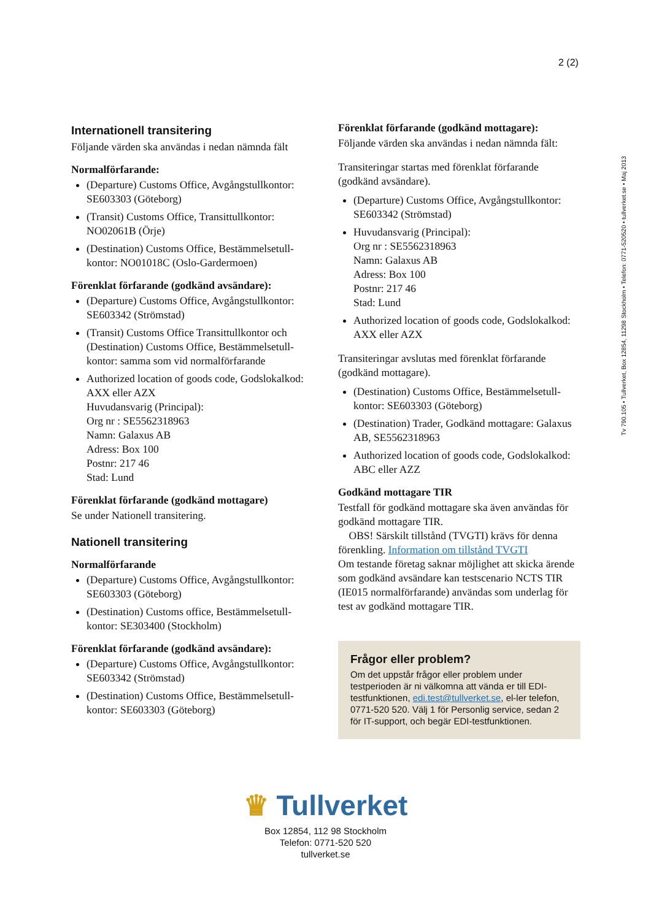2 (2)
Tv 790.105 • Tullverket, Box 12854, 11298 Stockholm • Telefon: 0771-520520 • tullverket.se • Maj 2013
Internationell transitering
Följande värden ska användas i nedan nämnda fält
Normalförfarande:
(Departure) Customs Office, Avgångstullkontor: SE603303 (Göteborg)
(Transit) Customs Office, Transittullkontor: NO02061B (Örje)
(Destination) Customs Office, Bestämmelsetull-kontor: NO01018C (Oslo-Gardermoen)
Förenklat förfarande (godkänd avsändare):
(Departure) Customs Office, Avgångstullkontor: SE603342 (Strömstad)
(Transit) Customs Office Transittullkontor och (Destination) Customs Office, Bestämmelsetull-kontor: samma som vid normalförfarande
Authorized location of goods code, Godslokalkod: AXX eller AZX
Huvudansvarig (Principal):
Org nr : SE5562318963
Namn: Galaxus AB
Adress: Box 100
Postnr: 217 46
Stad: Lund
Förenklat förfarande (godkänd mottagare)
Se under Nationell transitering.
Nationell transitering
Normalförfarande
(Departure) Customs Office, Avgångstullkontor: SE603303 (Göteborg)
(Destination) Customs office, Bestämmelsetull-kontor: SE303400 (Stockholm)
Förenklat förfarande (godkänd avsändare):
(Departure) Customs Office, Avgångstullkontor: SE603342 (Strömstad)
(Destination) Customs Office, Bestämmelsetull-kontor: SE603303 (Göteborg)
Förenklat förfarande (godkänd mottagare):
Följande värden ska användas i nedan nämnda fält:
Transiteringar startas med förenklat förfarande (godkänd avsändare).
(Departure) Customs Office, Avgångstullkontor: SE603342 (Strömstad)
Huvudansvarig (Principal):
Org nr : SE5562318963
Namn: Galaxus AB
Adress: Box 100
Postnr: 217 46
Stad: Lund
Authorized location of goods code, Godslokalkod: AXX eller AZX
Transiteringar avslutas med förenklat förfarande (godkänd mottagare).
(Destination) Customs Office, Bestämmelsetull-kontor: SE603303 (Göteborg)
(Destination) Trader, Godkänd mottagare: Galaxus AB, SE5562318963
Authorized location of goods code, Godslokalkod: ABC eller AZZ
Godkänd mottagare TIR
Testfall för godkänd mottagare ska även användas för godkänd mottagare TIR.
OBS! Särskilt tillstånd (TVGTI) krävs för denna förenkling. Information om tillstånd TVGTI
Om testande företag saknar möjlighet att skicka ärende som godkänd avsändare kan testscenario NCTS TIR (IE015 normalförfarande) användas som underlag för test av godkänd mottagare TIR.
Frågor eller problem?
Om det uppstår frågor eller problem under testperioden är ni välkomna att vända er till EDI-testfunktionen, edi.test@tullverket.se, el-ler telefon, 0771-520 520. Välj 1 för Personlig service, sedan 2 för IT-support, och begär EDI-testfunktionen.
♛ Tullverket
Box 12854, 112 98 Stockholm
Telefon: 0771-520 520
tullverket.se